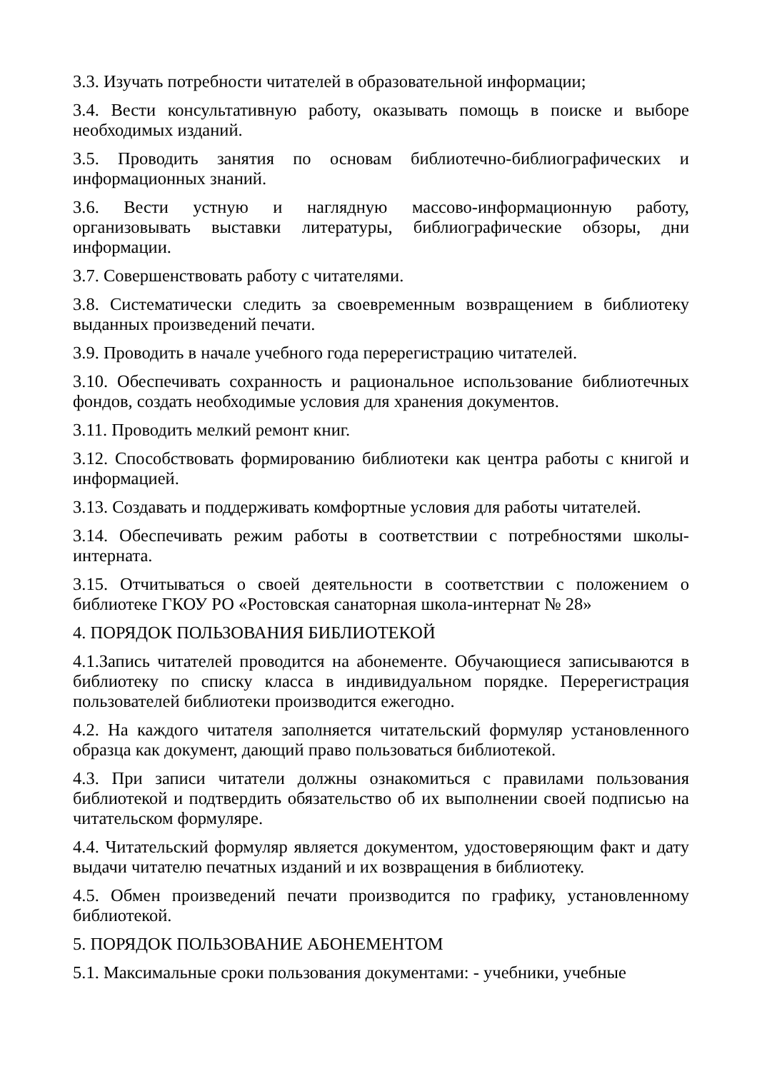3.3. Изучать потребности читателей в образовательной информации;
3.4. Вести консультативную работу, оказывать помощь в поиске и выборе необходимых изданий.
3.5. Проводить занятия по основам библиотечно-библиографических и информационных знаний.
3.6. Вести устную и наглядную массово-информационную работу, организовывать выставки литературы, библиографические обзоры, дни информации.
3.7. Совершенствовать работу с читателями.
3.8. Систематически следить за своевременным возвращением в библиотеку выданных произведений печати.
3.9. Проводить в начале учебного года перерегистрацию читателей.
3.10. Обеспечивать сохранность и рациональное использование библиотечных фондов, создать необходимые условия для хранения документов.
3.11. Проводить мелкий ремонт книг.
3.12. Способствовать формированию библиотеки как центра работы с книгой и информацией.
3.13. Создавать и поддерживать комфортные условия для работы читателей.
3.14. Обеспечивать режим работы в соответствии с потребностями школы-интерната.
3.15. Отчитываться о своей деятельности в соответствии с положением о библиотеке ГКОУ РО «Ростовская санаторная школа-интернат № 28»
4. ПОРЯДОК ПОЛЬЗОВАНИЯ БИБЛИОТЕКОЙ
4.1.Запись читателей проводится на абонементе. Обучающиеся записываются в библиотеку по списку класса в индивидуальном порядке. Перерегистрация пользователей библиотеки производится ежегодно.
4.2. На каждого читателя заполняется читательский формуляр установленного образца как документ, дающий право пользоваться библиотекой.
4.3. При записи читатели должны ознакомиться с правилами пользования библиотекой и подтвердить обязательство об их выполнении своей подписью на читательском формуляре.
4.4. Читательский формуляр является документом, удостоверяющим факт и дату выдачи читателю печатных изданий и их возвращения в библиотеку.
4.5. Обмен произведений печати производится по графику, установленному библиотекой.
5. ПОРЯДОК ПОЛЬЗОВАНИЕ АБОНЕМЕНТОМ
5.1. Максимальные сроки пользования документами: - учебники, учебные